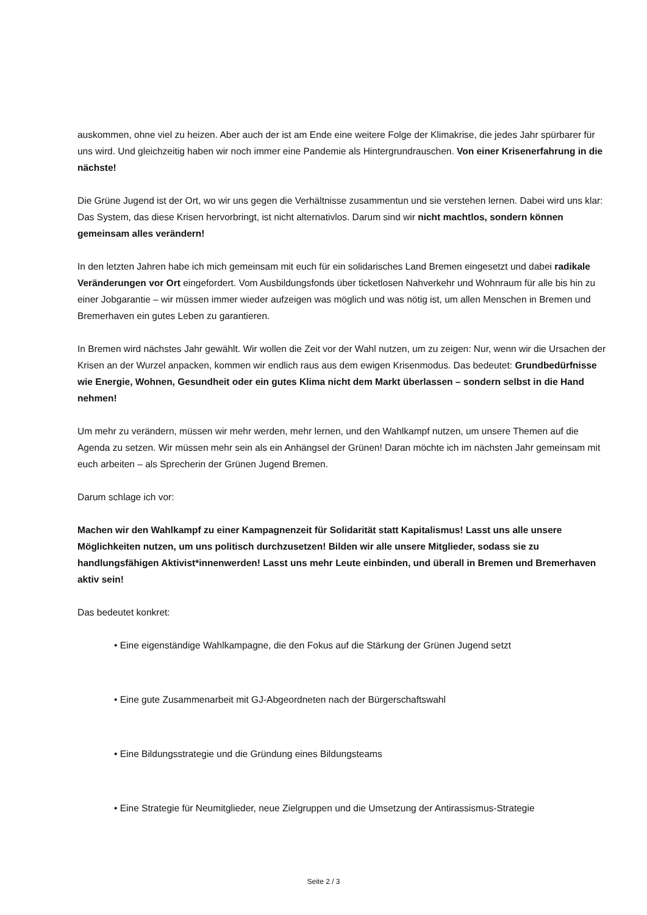auskommen, ohne viel zu heizen. Aber auch der ist am Ende eine weitere Folge der Klimakrise, die jedes Jahr spürbarer für uns wird. Und gleichzeitig haben wir noch immer eine Pandemie als Hintergrundrauschen. Von einer Krisenerfahrung in die nächste!
Die Grüne Jugend ist der Ort, wo wir uns gegen die Verhältnisse zusammentun und sie verstehen lernen. Dabei wird uns klar: Das System, das diese Krisen hervorbringt, ist nicht alternativlos. Darum sind wir nicht machtlos, sondern können gemeinsam alles verändern!
In den letzten Jahren habe ich mich gemeinsam mit euch für ein solidarisches Land Bremen eingesetzt und dabei radikale Veränderungen vor Ort eingefordert. Vom Ausbildungsfonds über ticketlosen Nahverkehr und Wohnraum für alle bis hin zu einer Jobgarantie – wir müssen immer wieder aufzeigen was möglich und was nötig ist, um allen Menschen in Bremen und Bremerhaven ein gutes Leben zu garantieren.
In Bremen wird nächstes Jahr gewählt. Wir wollen die Zeit vor der Wahl nutzen, um zu zeigen: Nur, wenn wir die Ursachen der Krisen an der Wurzel anpacken, kommen wir endlich raus aus dem ewigen Krisenmodus. Das bedeutet: Grundbedürfnisse wie Energie, Wohnen, Gesundheit oder ein gutes Klima nicht dem Markt überlassen – sondern selbst in die Hand nehmen!
Um mehr zu verändern, müssen wir mehr werden, mehr lernen, und den Wahlkampf nutzen, um unsere Themen auf die Agenda zu setzen. Wir müssen mehr sein als ein Anhängsel der Grünen! Daran möchte ich im nächsten Jahr gemeinsam mit euch arbeiten – als Sprecherin der Grünen Jugend Bremen.
Darum schlage ich vor:
Machen wir den Wahlkampf zu einer Kampagnenzeit für Solidarität statt Kapitalismus! Lasst uns alle unsere Möglichkeiten nutzen, um uns politisch durchzusetzen! Bilden wir alle unsere Mitglieder, sodass sie zu handlungsfähigen Aktivist*innenwerden! Lasst uns mehr Leute einbinden, und überall in Bremen und Bremerhaven aktiv sein!
Das bedeutet konkret:
• Eine eigenständige Wahlkampagne, die den Fokus auf die Stärkung der Grünen Jugend setzt
• Eine gute Zusammenarbeit mit GJ-Abgeordneten nach der Bürgerschaftswahl
• Eine Bildungsstrategie und die Gründung eines Bildungsteams
• Eine Strategie für Neumitglieder, neue Zielgruppen und die Umsetzung der Antirassismus-Strategie
Seite 2 / 3